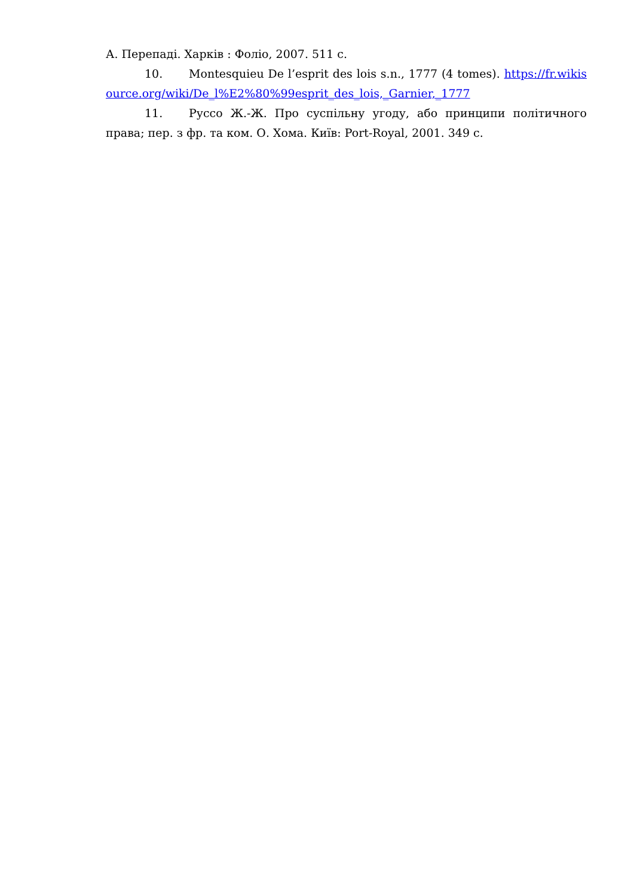А. Перепаді. Харків : Фоліо, 2007. 511 с.
10. Montesquieu De l’esprit des lois s.n., 1777 (4 tomes). https://fr.wikisource.org/wiki/De_l%E2%80%99esprit_des_lois,_Garnier,_1777
11. Руссо Ж.-Ж. Про суспільну угоду, або принципи політичного права; пер. з фр. та ком. О. Хома. Київ: Port-Royal, 2001. 349 с.